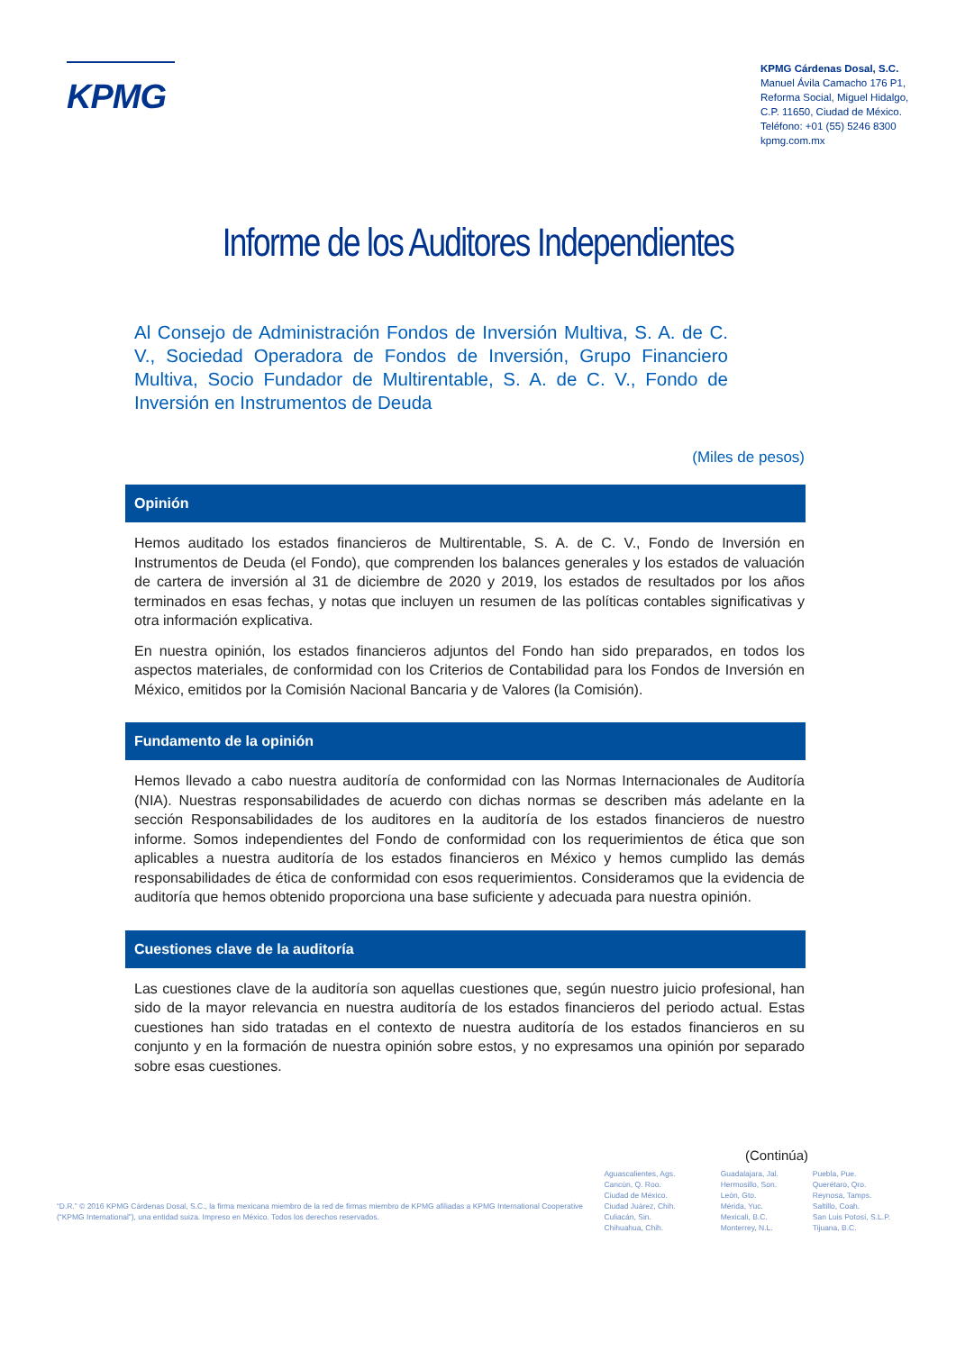KPMG
KPMG Cárdenas Dosal, S.C.
Manuel Ávila Camacho 176 P1,
Reforma Social, Miguel Hidalgo,
C.P. 11650, Ciudad de México.
Teléfono: +01 (55) 5246 8300
kpmg.com.mx
Informe de los Auditores Independientes
Al Consejo de Administración Fondos de Inversión Multiva, S. A. de C. V., Sociedad Operadora de Fondos de Inversión, Grupo Financiero Multiva, Socio Fundador de Multirentable, S. A. de C. V., Fondo de Inversión en Instrumentos de Deuda
(Miles de pesos)
Opinión
Hemos auditado los estados financieros de Multirentable, S. A. de C. V., Fondo de Inversión en Instrumentos de Deuda (el Fondo), que comprenden los balances generales y los estados de valuación de cartera de inversión al 31 de diciembre de 2020 y 2019, los estados de resultados por los años terminados en esas fechas, y notas que incluyen un resumen de las políticas contables significativas y otra información explicativa.
En nuestra opinión, los estados financieros adjuntos del Fondo han sido preparados, en todos los aspectos materiales, de conformidad con los Criterios de Contabilidad para los Fondos de Inversión en México, emitidos por la Comisión Nacional Bancaria y de Valores (la Comisión).
Fundamento de la opinión
Hemos llevado a cabo nuestra auditoría de conformidad con las Normas Internacionales de Auditoría (NIA). Nuestras responsabilidades de acuerdo con dichas normas se describen más adelante en la sección Responsabilidades de los auditores en la auditoría de los estados financieros de nuestro informe. Somos independientes del Fondo de conformidad con los requerimientos de ética que son aplicables a nuestra auditoría de los estados financieros en México y hemos cumplido las demás responsabilidades de ética de conformidad con esos requerimientos. Consideramos que la evidencia de auditoría que hemos obtenido proporciona una base suficiente y adecuada para nuestra opinión.
Cuestiones clave de la auditoría
Las cuestiones clave de la auditoría son aquellas cuestiones que, según nuestro juicio profesional, han sido de la mayor relevancia en nuestra auditoría de los estados financieros del periodo actual. Estas cuestiones han sido tratadas en el contexto de nuestra auditoría de los estados financieros en su conjunto y en la formación de nuestra opinión sobre estos, y no expresamos una opinión por separado sobre esas cuestiones.
(Continúa)
“D.R.” © 2016 KPMG Cárdenas Dosal, S.C., la firma mexicana miembro de la red de firmas miembro de KPMG afiliadas a KPMG International Cooperative (“KPMG International”), una entidad suiza. Impreso en México. Todos los derechos reservados.
Aguascalientes, Ags.
Cancún, Q. Roo.
Ciudad de México.
Ciudad Juárez, Chih.
Culiacán, Sin.
Chihuahua, Chih.
Guadalajara, Jal.
Hermosillo, Son.
León, Gto.
Mérida, Yuc.
Mexicali, B.C.
Monterrey, N.L.
Puebla, Pue.
Querétaro, Qro.
Reynosa, Tamps.
Saltillo, Coah.
San Luis Potosí, S.L.P.
Tijuana, B.C.